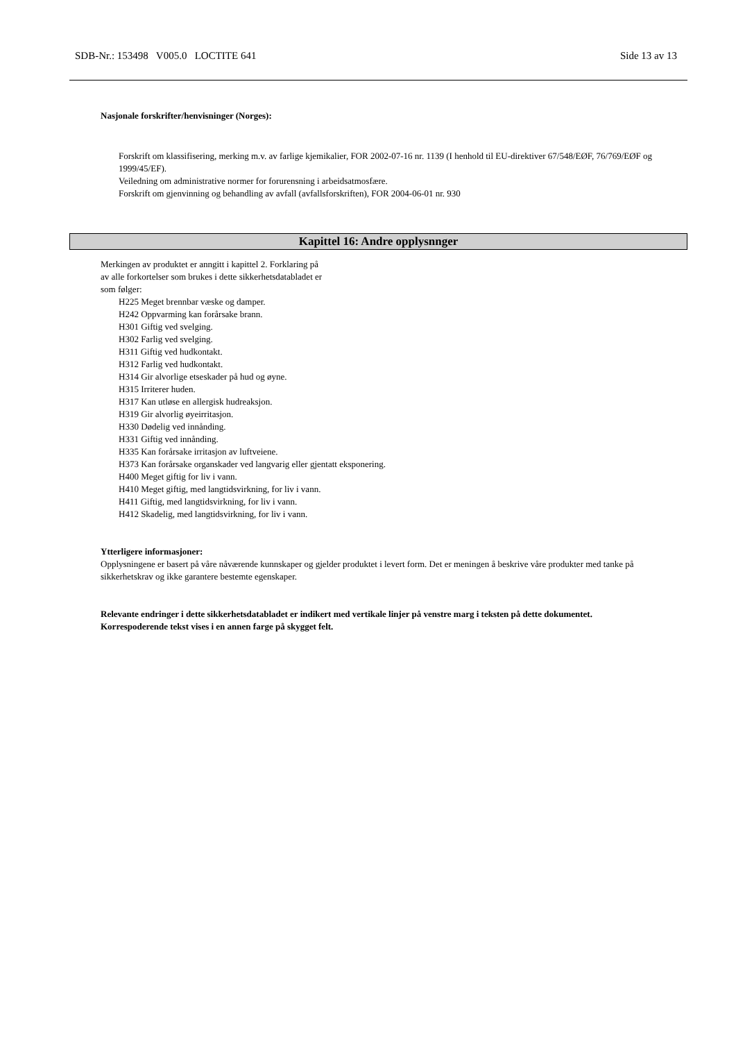SDB-Nr.: 153498 V005.0 LOCTITE 641 Side 13 av 13
Nasjonale forskrifter/henvisninger (Norges):
Forskrift om klassifisering, merking m.v. av farlige kjemikalier, FOR 2002-07-16 nr. 1139 (I henhold til EU-direktiver 67/548/EØF, 76/769/EØF og 1999/45/EF).
Veiledning om administrative normer for forurensning i arbeidsatmosfære.
Forskrift om gjenvinning og behandling av avfall (avfallsforskriften), FOR 2004-06-01 nr. 930
Kapittel 16: Andre opplysnnger
Merkingen av produktet er anngitt i kapittel 2. Forklaring på
av alle forkortelser som brukes i dette sikkerhetsdatabladet er
som følger:
H225 Meget brennbar væske og damper.
H242 Oppvarming kan forårsake brann.
H301 Giftig ved svelging.
H302 Farlig ved svelging.
H311 Giftig ved hudkontakt.
H312 Farlig ved hudkontakt.
H314 Gir alvorlige etseskader på hud og øyne.
H315 Irriterer huden.
H317 Kan utløse en allergisk hudreaksjon.
H319 Gir alvorlig øyeirritasjon.
H330 Dødelig ved innånding.
H331 Giftig ved innånding.
H335 Kan forårsake irritasjon av luftveiene.
H373 Kan forårsake organskader ved langvarig eller gjentatt eksponering.
H400 Meget giftig for liv i vann.
H410 Meget giftig, med langtidsvirkning, for liv i vann.
H411 Giftig, med langtidsvirkning, for liv i vann.
H412 Skadelig, med langtidsvirkning, for liv i vann.
Ytterligere informasjoner:
Opplysningene er basert på våre nåværende kunnskaper og gjelder produktet i levert form. Det er meningen å beskrive våre produkter med tanke på sikkerhetskrav og ikke garantere bestemte egenskaper.
Relevante endringer i dette sikkerhetsdatabladet er indikert med vertikale linjer på venstre marg i teksten på dette dokumentet. Korrespoderende tekst vises i en annen farge på skygget felt.